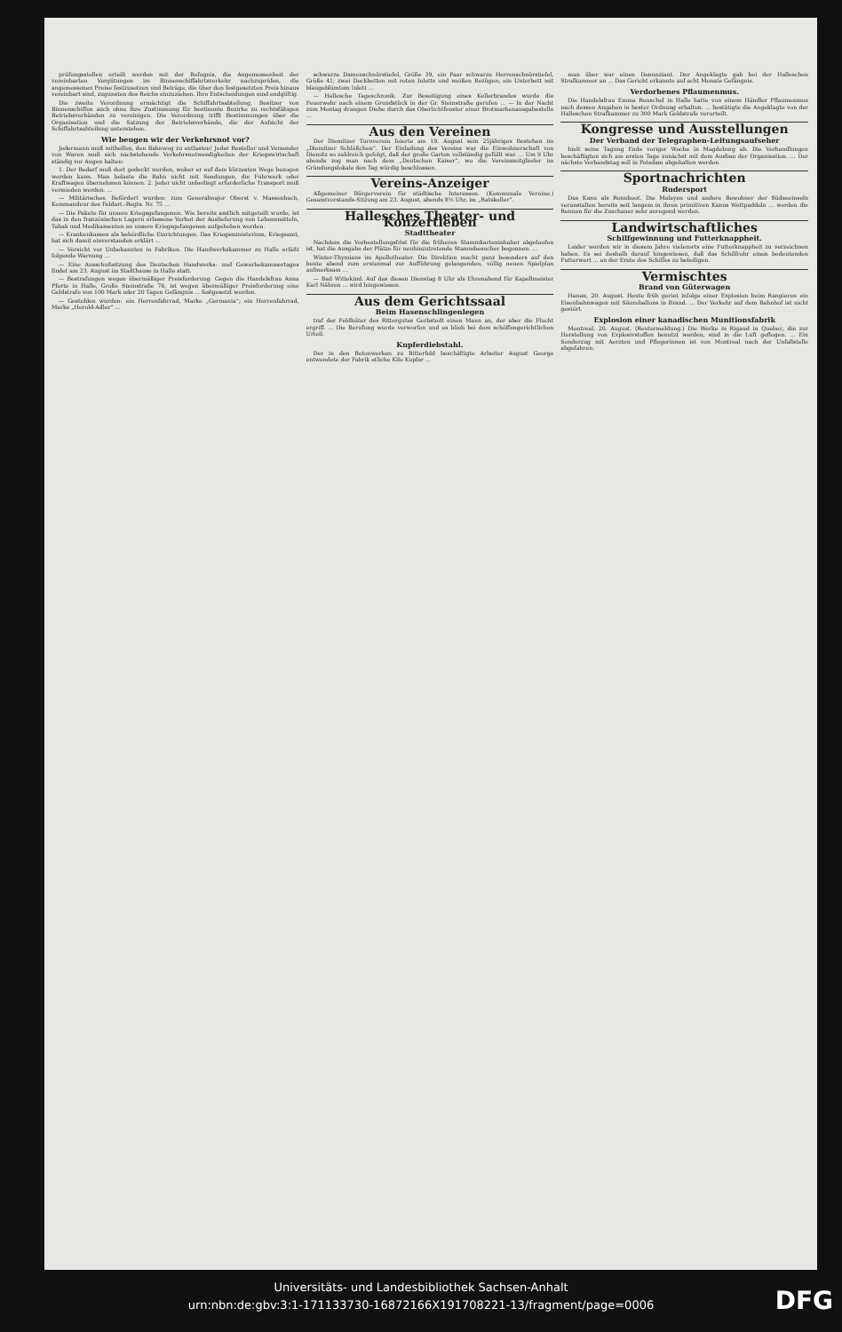prüfungsstellen erteilt werden mit der Befugnis, die Angemessenheit der vereinbarten Vergütungen im Binnenschiffahrtsverkehr nachzuprüfen, die angemessenen Preise festzusetzen und Beträge, die über den festgesetzten Preis hinaus vereinbart sind, zugunsten des Reichs einzuziehen. Ihre Entscheidungen sind endgültig.
Die zweite Verordnung ermächtigt die Schiffahrtsabteilung, Besitzer von Binnenschiffen auch ohne ihre Zustimmung für bestimmte Bezirke zu rechtsfähigen Betriebsverbänden zu vereinigen. Die Verordnung trifft Bestimmungen über die Organisation und die Satzung der Betriebsverbände, die der Aufsicht der Schiffahrtsabteilung unterstehen.
Wie beugen wir der Verkehrsnot vor?
Jedermann muß mithelfen, den Bahnweg zu entlasten! Jeder Besteller und Versender von Waren muß sich nachstehende Verkehrsnotwendigkeiten der Kriegswirtschaft ständig vor Augen halten:
1. Der Bedarf muß dort gedeckt werden, woher er auf dem kürzesten Wege bezogen werden kann. Man belaste die Bahn nicht mit Sendungen, die Fuhrwerk oder Kraftwagen übernehmen können. 2. Jeder nicht unbedingt erforderliche Transport muß vermieden werden. ...
— Militärisches. Befördert wurden: zum Generalmajor Oberst v. Massenbach, Kommandeur des Feldart.-Regts. Nr. 75 ...
— Die Pakete für unsere Kriegsgefangenen. Wie bereits amtlich mitgeteilt wurde, ist das in den französischen Lagern erlassene Verbot der Auslieferung von Lebensmitteln, Tabak und Medikamenten an unsere Kriegsgefangenen aufgehoben worden.
— Krankenkassen als behördliche Einrichtungen. Das Kriegsministerium, Kriegsamt, hat sich damit einverstanden erklärt ...
— Vorsicht vor Unbekannten in Fabriken. Die Handwerkskammer zu Halle erläßt folgende Warnung ...
— Eine Ausschußsitzung des Deutschen Handwerks- und Gewerbekammertages findet am 23. August im Stadthause in Halle statt.
— Bestrafungen wegen übermäßiger Preisforderung. Gegen die Handelsfrau Anna Pforte in Halle, Große Steinstraße 76, ist wegen übermäßiger Preisforderung eine Geldstrafe von 100 Mark oder 20 Tagen Gefängnis ... festgesetzt worden.
— Gestohlen wurden: ein Herrenfahrrad, Marke „Germania“; ein Herrenfahrrad, Marke „Herold-Adler“ ...
schwarze Damenschnürstiefel, Größe 39, ein Paar schwarze Herrenschnürstiefel, Größe 41; zwei Deckbetten mit roten Inletts und weißen Bezügen; ein Unterbett mit blaugeblümtem Inlett ...
— Hallesche Tageschronik. Zur Beseitigung eines Kellerbrandes wurde die Feuerwehr nach einem Grundstück in der Gr. Steinstraße gerufen ... — In der Nacht zum Montag drangen Diebe durch das Oberlichtfenster einer Brotmarkenausgabestelle ...
Aus den Vereinen
Der Diemitzer Turnverein feierte am 19. August sein 25jähriges Bestehen im „Diemitzer Schlößchen“. Der Einladung des Vereins war die Einwohnerschaft von Diemitz so zahlreich gefolgt, daß der große Garten vollständig gefüllt war. ... Um 9 Uhr abends zog man nach dem „Deutschen Kaiser“, wo die Vereinsmitglieder im Gründungslokale den Tag würdig beschlossen.
Vereins-Anzeiger
Allgemeiner Bürgerverein für städtische Interessen. (Kommunale Vereine.) Gesamtvorstands-Sitzung am 23. August, abends 8½ Uhr, im „Ratskeller“.
Hallesches Theater- und Konzertleben
Stadttheater
Nachdem die Vorbestellungsfrist für die früheren Stammkarteninhaber abgelaufen ist, hat die Ausgabe der Plätze für neuhinzutretende Stammbesucher begonnen. ...
Winter-Thymians im Apollotheater. Die Direktion macht ganz besonders auf den heute abend zum erstenmal zur Aufführung gelangenden, völlig neuen Spielplan aufmerksam ...
— Bad Wittekind. Auf das diesen Dienstag 8 Uhr als Ehrenabend für Kapellmeister Karl Nähren ... wird hingewiesen.
Aus dem Gerichtssaal
Beim Hasenschlingenlegen
traf der Feldhüter des Rittergutes Gerbstedt einen Mann an, der aber die Flucht ergriff. ... Die Berufung wurde verworfen und es blieb bei dem schöffengerichtlichen Urteil.
Kupferdiebstahl.
Der in den Betonwerken zu Bitterfeld beschäftigte Arbeiter August George entwendete der Fabrik etliche Kilo Kupfer ...
man über war einen Denunziant. Der Angeklagte gab bei der Halleschen Strafkammer an ... Das Gericht erkannte auf acht Monate Gefängnis.
Verdorbenes Pflaumenmus.
Die Handelsfrau Emma Reuschel in Halle hatte von einem Händler Pflaumenmus nach dessen Angaben in bester Ordnung erhalten. ... bestätigte die Angeklagte von der Halleschen Strafkammer zu 300 Mark Geldstrafe verurteilt.
Kongresse und Ausstellungen
Der Verband der Telegraphen-Leitungsaufseher
hielt seine Tagung Ende voriger Woche in Magdeburg ab. Die Verhandlungen beschäftigten sich am ersten Tage zunächst mit dem Ausbau der Organisation. ... Der nächste Verbandstag soll in Potsdam abgehalten werden.
Sportnachrichten
Rudersport
Das Kanu als Rennboot. Die Malayen und andere Bewohner der Südseeinseln veranstalten bereits seit langem in ihren primitiven Kanus Wettpaddeln ... werden die Rennen für die Zuschauer sehr anregend werden.
Landwirtschaftliches
Schilfgewinnung und Futterknappheit.
Leider werden wir in diesem Jahre vielerorts eine Futterknappheit zu verzeichnen haben. Es sei deshalb darauf hingewiesen, daß das Schilfrohr einen bedeutenden Futterwert ... an der Ernte des Schilfes zu beteiligen.
Vermischtes
Brand von Güterwagen
Hanau, 20. August. Heute früh geriet infolge einer Explosion beim Rangieren ein Eisenbahnwagen mit Säureballons in Brand. ... Der Verkehr auf dem Bahnhof ist nicht gestört.
Explosion einer kanadischen Munitionsfabrik
Montreal, 20. August. (Reutermeldung.) Die Werke in Rigaud in Quebec, die zur Herstellung von Explosivstoffen benutzt werden, sind in die Luft geflogen. ... Ein Sonderzug mit Aerzten und Pflegerinnen ist von Montreal nach der Unfallstelle abgefahren.
Universitäts- und Landesbibliothek Sachsen-Anhalt
urn:nbn:de:gbv:3:1-171133730-16872166X191708221-13/fragment/page=0006
DFG